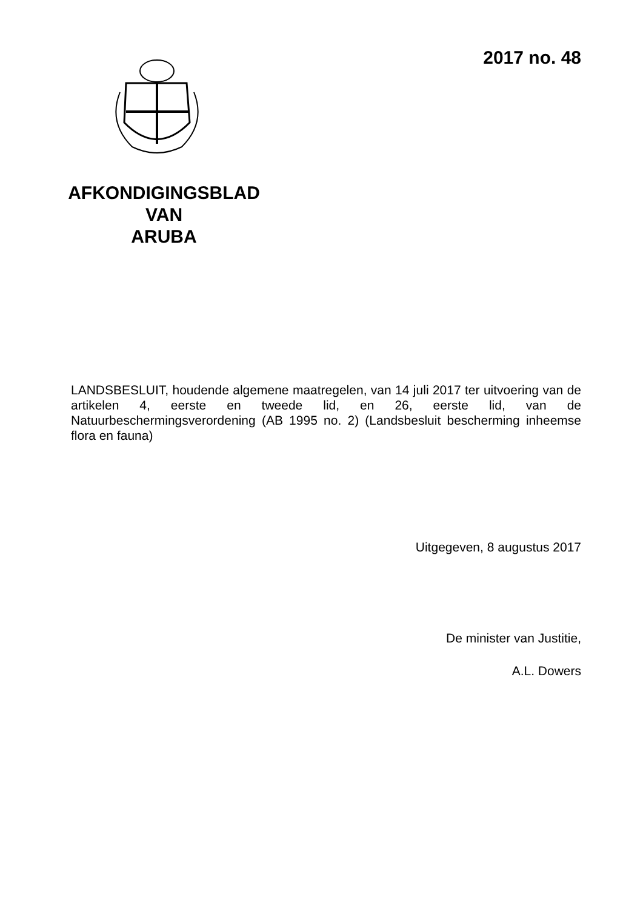2017 no. 48
AFKONDIGINGSBLAD
VAN
ARUBA
LANDSBESLUIT, houdende algemene maatregelen, van 14 juli 2017 ter uitvoering van de artikelen 4, eerste en tweede lid, en 26, eerste lid, van de Natuurbeschermingsverordening (AB 1995 no. 2) (Landsbesluit bescherming inheemse flora en fauna)
Uitgegeven, 8 augustus 2017
De minister van Justitie,
A.L. Dowers